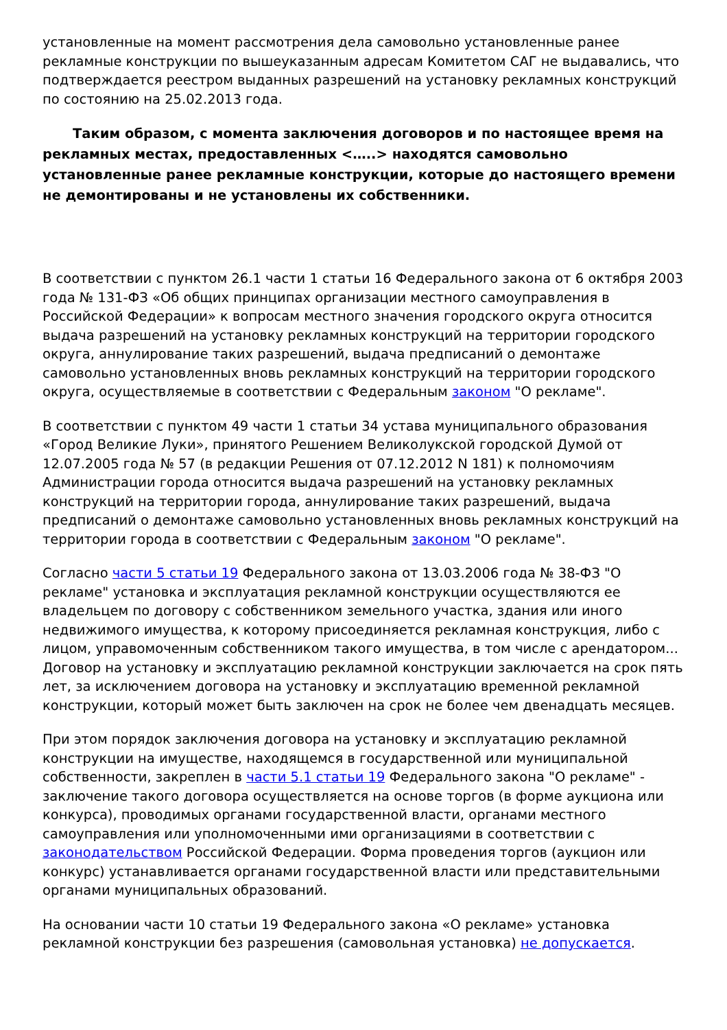установленные на момент рассмотрения дела самовольно установленные ранее рекламные конструкции по вышеуказанным адресам Комитетом САГ не выдавались, что подтверждается реестром выданных разрешений на установку рекламных конструкций по состоянию на 25.02.2013 года.
Таким образом, с момента заключения договоров и по настоящее время на рекламных местах, предоставленных <…..> находятся самовольно установленные ранее рекламные конструкции, которые до настоящего времени не демонтированы и не установлены их собственники.
В соответствии с пунктом 26.1 части 1 статьи 16 Федерального закона от 6 октября 2003 года № 131-ФЗ «Об общих принципах организации местного самоуправления в Российской Федерации» к вопросам местного значения городского округа относится выдача разрешений на установку рекламных конструкций на территории городского округа, аннулирование таких разрешений, выдача предписаний о демонтаже самовольно установленных вновь рекламных конструкций на территории городского округа, осуществляемые в соответствии с Федеральным законом "О рекламе".
В соответствии с пунктом 49 части 1 статьи 34 устава муниципального образования «Город Великие Луки», принятого Решением Великолукской городской Думой от 12.07.2005 года № 57 (в редакции Решения от 07.12.2012 N 181) к полномочиям Администрации города относится выдача разрешений на установку рекламных конструкций на территории города, аннулирование таких разрешений, выдача предписаний о демонтаже самовольно установленных вновь рекламных конструкций на территории города в соответствии с Федеральным законом "О рекламе".
Согласно части 5 статьи 19 Федерального закона от 13.03.2006 года № 38-ФЗ "О рекламе" установка и эксплуатация рекламной конструкции осуществляются ее владельцем по договору с собственником земельного участка, здания или иного недвижимого имущества, к которому присоединяется рекламная конструкция, либо с лицом, управомоченным собственником такого имущества, в том числе с арендатором... Договор на установку и эксплуатацию рекламной конструкции заключается на срок пять лет, за исключением договора на установку и эксплуатацию временной рекламной конструкции, который может быть заключен на срок не более чем двенадцать месяцев.
При этом порядок заключения договора на установку и эксплуатацию рекламной конструкции на имуществе, находящемся в государственной или муниципальной собственности, закреплен в части 5.1 статьи 19 Федерального закона "О рекламе" - заключение такого договора осуществляется на основе торгов (в форме аукциона или конкурса), проводимых органами государственной власти, органами местного самоуправления или уполномоченными ими организациями в соответствии с законодательством Российской Федерации. Форма проведения торгов (аукцион или конкурс) устанавливается органами государственной власти или представительными органами муниципальных образований.
На основании части 10 статьи 19 Федерального закона «О рекламе» установка рекламной конструкции без разрешения (самовольная установка) не допускается.